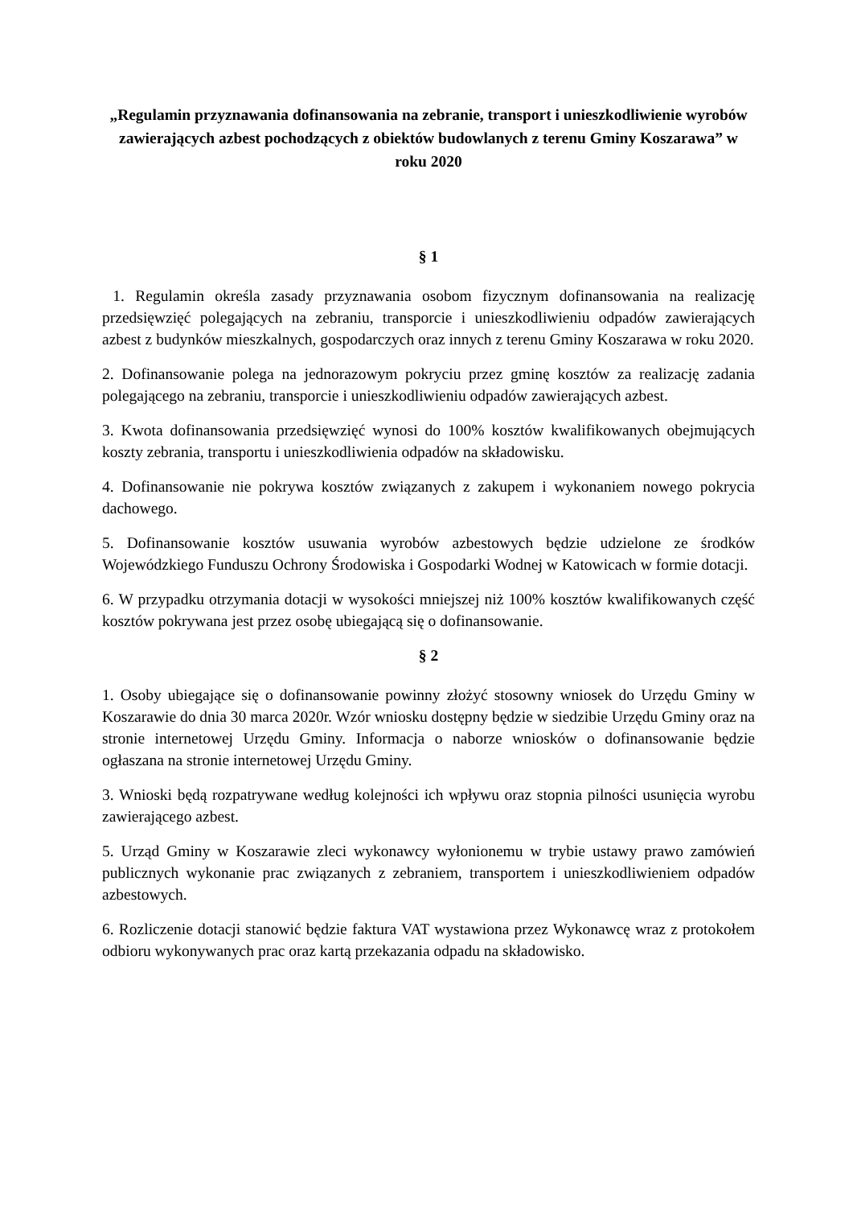„Regulamin przyznawania dofinansowania na zebranie, transport i unieszkodliwienie wyrobów zawierających azbest pochodzących z obiektów budowlanych z terenu Gminy Koszarawa” w roku 2020
§ 1
1. Regulamin określa zasady przyznawania osobom fizycznym dofinansowania na realizację przedsięwzięć polegających na zebraniu, transporcie i unieszkodliwieniu odpadów zawierających azbest z budynków mieszkalnych, gospodarczych oraz innych z terenu Gminy Koszarawa w roku 2020.
2. Dofinansowanie polega na jednorazowym pokryciu przez gminę kosztów za realizację zadania polegającego na zebraniu, transporcie i unieszkodliwieniu odpadów zawierających azbest.
3. Kwota dofinansowania przedsięwzięć wynosi do 100% kosztów kwalifikowanych obejmujących koszty zebrania, transportu i unieszkodliwienia odpadów na składowisku.
4. Dofinansowanie nie pokrywa kosztów związanych z zakupem i wykonaniem nowego pokrycia dachowego.
5. Dofinansowanie kosztów usuwania wyrobów azbestowych będzie udzielone ze środków Wojewódzkiego Funduszu Ochrony Środowiska i Gospodarki Wodnej w Katowicach w formie dotacji.
6. W przypadku otrzymania dotacji w wysokości mniejszej niż 100% kosztów kwalifikowanych część kosztów pokrywana jest przez osobę ubiegającą się o dofinansowanie.
§ 2
1. Osoby ubiegające się o dofinansowanie powinny złożyć stosowny wniosek do Urzędu Gminy w Koszarawie do dnia 30 marca 2020r. Wzór wniosku dostępny będzie w siedzibie Urzędu Gminy oraz na stronie internetowej Urzędu Gminy. Informacja o naborze wniosków o dofinansowanie będzie ogłaszana na stronie internetowej Urzędu Gminy.
3. Wnioski będą rozpatrywane według kolejności ich wpływu oraz stopnia pilności usunięcia wyrobu zawierającego azbest.
5. Urząd Gminy w Koszarawie zleci wykonawcy wyłonionemu w trybie ustawy prawo zamówień publicznych wykonanie prac związanych z zebraniem, transportem i unieszkodliwieniem odpadów azbestowych.
6. Rozliczenie dotacji stanowić będzie faktura VAT wystawiona przez Wykonawcę wraz z protokołem odbioru wykonywanych prac oraz kartą przekazania odpadu na składowisko.